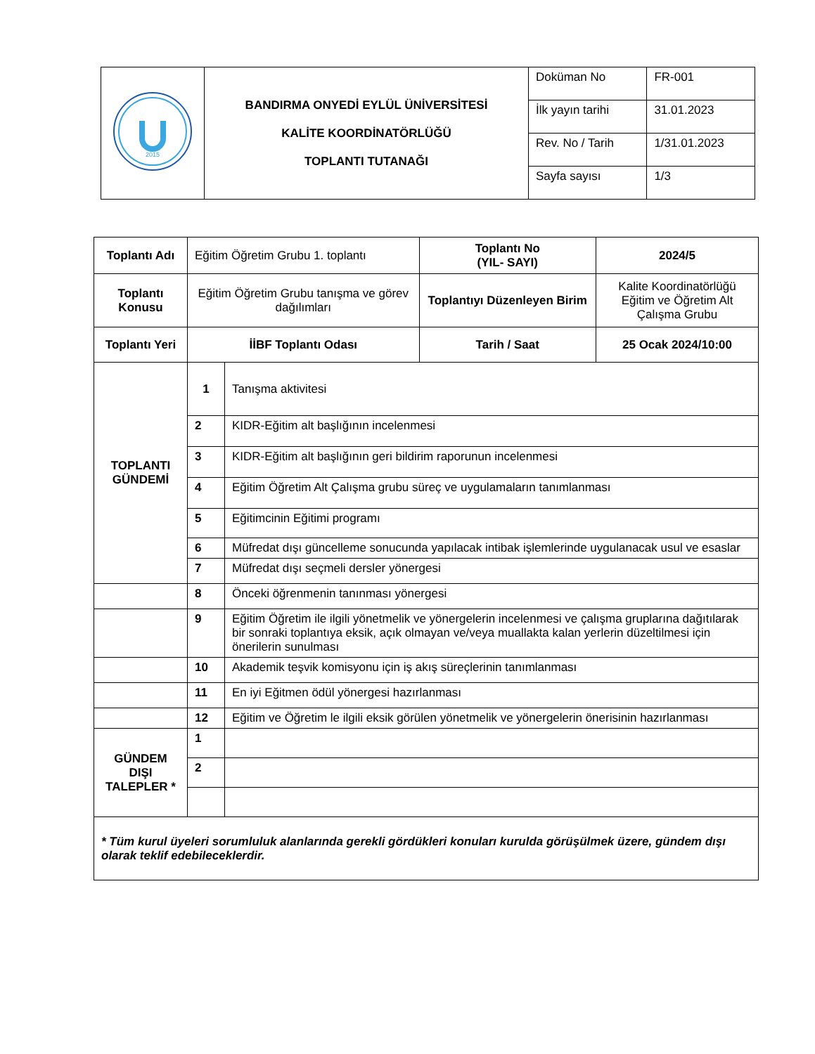| 2015 | BANDIRMA ONYEDİ EYLÜL ÜNİVERSİTESİ KALİTE KOORDİNATÖRLÜĞÜ TOPLANTI TUTANAĞI | Doküman No | FR-001 |
| | | İlk yayın tarihi | 31.01.2023 |
| | | Rev. No / Tarih | 1/31.01.2023 |
| | | Sayfa sayısı | 1/3 |
| Toplantı Adı | Eğitim Öğretim Grubu 1. toplantı | | Toplantı No (YIL- SAYI) | 2024/5 |
| Toplantı Konusu | Eğitim Öğretim Grubu tanışma ve görev dağılımları | | Toplantıyı Düzenleyen Birim | Kalite Koordinatörlüğü Eğitim ve Öğretim Alt Çalışma Grubu |
| Toplantı Yeri | İİBF Toplantı Odası | | Tarih / Saat | 25 Ocak 2024/10:00 |
| TOPLANTI GÜNDEMİ | 1 | Tanışma aktivitesi | | |
| | 2 | KIDR-Eğitim alt başlığının incelenmesi | | |
| | 3 | KIDR-Eğitim alt başlığının geri bildirim raporunun incelenmesi | | |
| | 4 | Eğitim Öğretim Alt Çalışma grubu süreç ve uygulamaların tanımlanması | | |
| | 5 | Eğitimcinin Eğitimi programı | | |
| | 6 | Müfredat dışı güncelleme sonucunda yapılacak intibak işlemlerinde uygulanacak usul ve esaslar | | |
| | 7 | Müfredat dışı seçmeli dersler yönergesi | | |
| | 8 | Önceki öğrenmenin tanınması yönergesi | | |
| | 9 | Eğitim Öğretim ile ilgili yönetmelik ve yönergelerin incelenmesi ve çalışma gruplarına dağıtılarak bir sonraki toplantıya eksik, açık olmayan ve/veya muallakta kalan yerlerin düzeltilmesi için önerilerin sunulması | | |
| | 10 | Akademik teşvik komisyonu için iş akış süreçlerinin tanımlanması | | |
| | 11 | En iyi Eğitmen ödül yönergesi hazırlanması | | |
| | 12 | Eğitim ve Öğretim le ilgili eksik görülen yönetmelik ve yönergelerin önerisinin hazırlanması | | |
| GÜNDEM DIŞI TALEPLER * | 1 | | | |
| | 2 | | | |
| * Tüm kurul üyeleri sorumluluk alanlarında gerekli gördükleri konuları kurulda görüşülmek üzere, gündem dışı olarak teklif edebileceklerdir. | | | | |